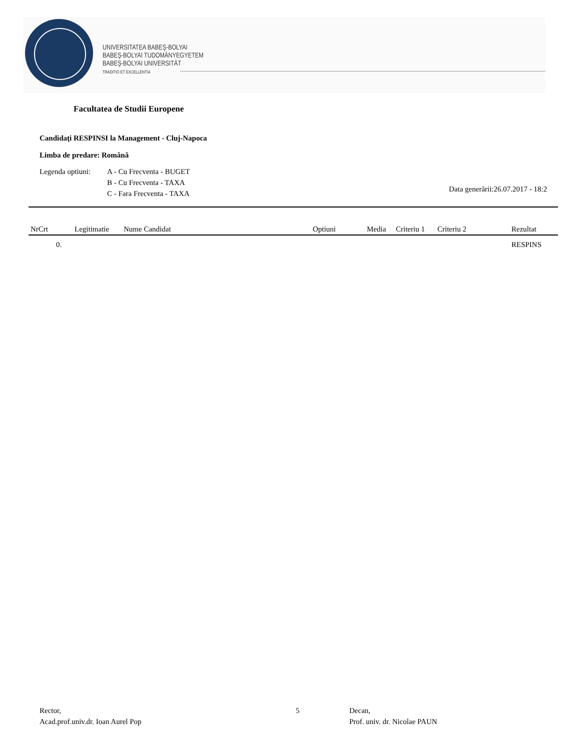UNIVERSITATEA BABEŞ-BOLYAI
BABEŞ-BOLYAI TUDOMÁNYEGYETEM
BABEŞ-BOLYAI UNIVERSITÄT
TRADITIO ET EXCELLENTIA
Facultatea de Studii Europene
Candidaţi RESPINSI la Management - Cluj-Napoca
Limba de predare: Română
Legenda optiuni:
A - Cu Frecventa - BUGET
B - Cu Frecventa - TAXA
C - Fara Frecventa - TAXA
Data generării:26.07.2017 - 18:2
| NrCrt | Legitimatie | Nume Candidat | Optiuni | Media | Criteriu 1 | Criteriu 2 | Rezultat |
| --- | --- | --- | --- | --- | --- | --- | --- |
| 0. | | | | | | | RESPINS |
Rector,
Acad.prof.univ.dr. Ioan Aurel Pop
5
Decan,
Prof. univ. dr. Nicolae PAUN